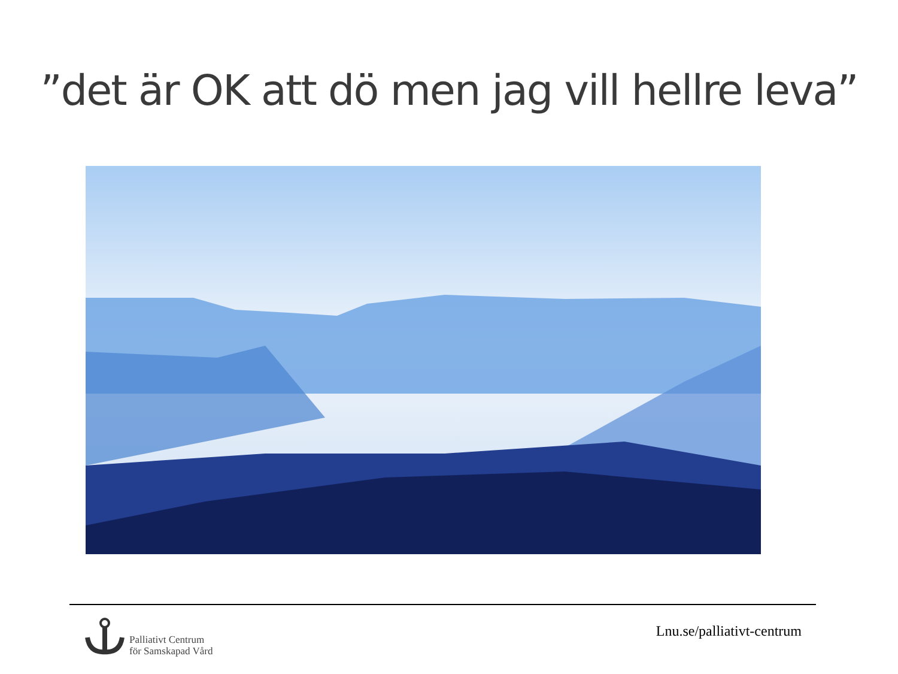”det är OK att dö men jag vill hellre leva”
Palliativt Centrum
för Samskapad Vård
Lnu.se/palliativt-centrum